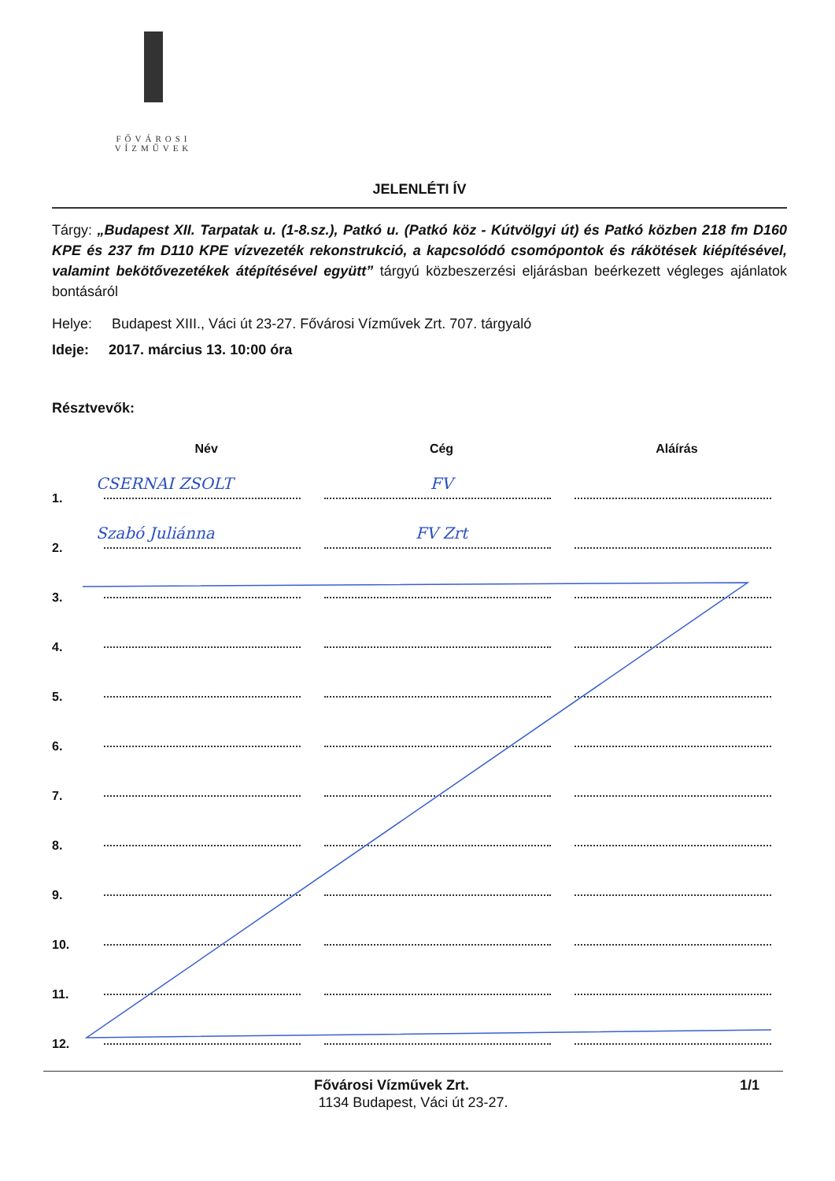FŐVÁROSI
VÍZMŰVEK
JELENLÉTI ÍV
Tárgy: „Budapest XII. Tarpatak u. (1-8.sz.), Patkó u. (Patkó köz - Kútvölgyi út) és Patkó közben 218 fm D160 KPE és 237 fm D110 KPE vízvezeték rekonstrukció, a kapcsolódó csomópontok és rákötések kiépítésével, valamint bekötővezetékek átépítésével együtt” tárgyú közbeszerzési eljárásban beérkezett végleges ajánlatok bontásáról
Helye: Budapest XIII., Váci út 23-27. Fővárosi Vízművek Zrt. 707. tárgyaló
Ideje: 2017. március 13. 10:00 óra
Résztvevők:
| | Név | Cég | Aláírás |
| --- | --- | --- | --- |
| 1. | CSERNAI ZSOLT | FV | |
| 2. | Szabó Juliánna | FV Zrt | |
| 3. | | | |
| 4. | | | |
| 5. | | | |
| 6. | | | |
| 7. | | | |
| 8. | | | |
| 9. | | | |
| 10. | | | |
| 11. | | | |
| 12. | | | |
Fővárosi Vízművek Zrt. 1/1
1134 Budapest, Váci út 23-27.